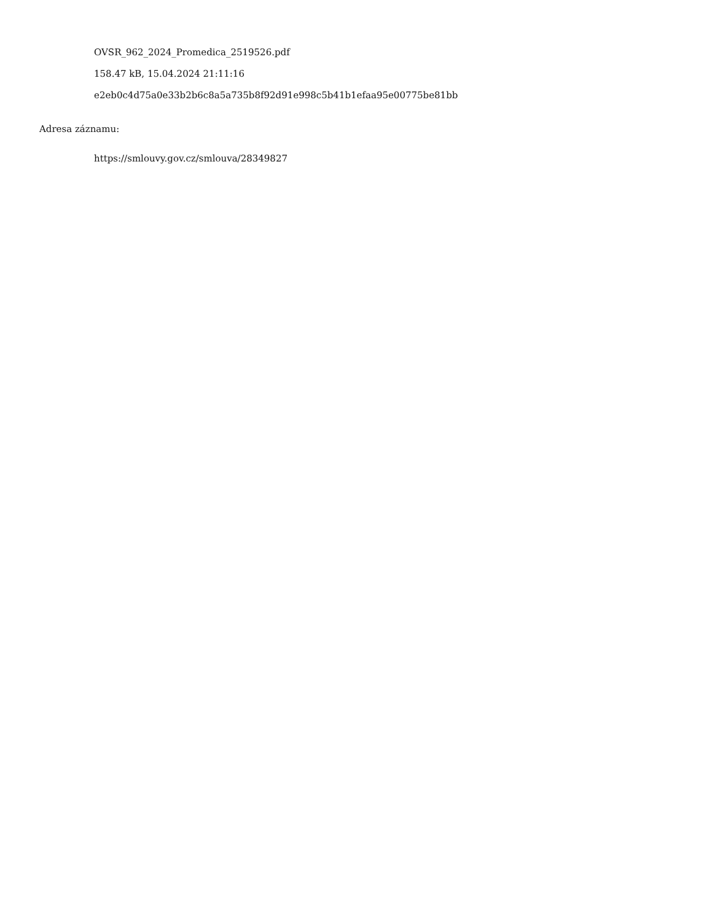OVSR_962_2024_Promedica_2519526.pdf
158.47 kB, 15.04.2024 21:11:16
e2eb0c4d75a0e33b2b6c8a5a735b8f92d91e998c5b41b1efaa95e00775be81bb
Adresa záznamu:
https://smlouvy.gov.cz/smlouva/28349827